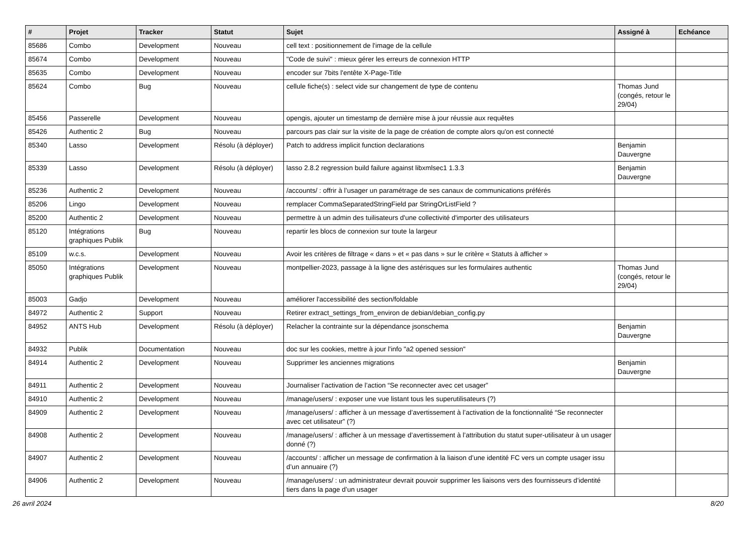| # | Projet | Tracker | Statut | Sujet | Assigné à | Echéance |
| --- | --- | --- | --- | --- | --- | --- |
| 85686 | Combo | Development | Nouveau | cell text : positionnement de l'image de la cellule | | |
| 85674 | Combo | Development | Nouveau | "Code de suivi" : mieux gérer les erreurs de connexion HTTP | | |
| 85635 | Combo | Development | Nouveau | encoder sur 7bits l'entête X-Page-Title | | |
| 85624 | Combo | Bug | Nouveau | cellule fiche(s) : select vide sur changement de type de contenu | Thomas Jund (congés, retour le 29/04) | |
| 85456 | Passerelle | Development | Nouveau | opengis, ajouter un timestamp de dernière mise à jour réussie aux requêtes | | |
| 85426 | Authentic 2 | Bug | Nouveau | parcours pas clair sur la visite de la page de création de compte alors qu'on est connecté | | |
| 85340 | Lasso | Development | Résolu (à déployer) | Patch to address implicit function declarations | Benjamin Dauvergne | |
| 85339 | Lasso | Development | Résolu (à déployer) | lasso 2.8.2 regression build failure against libxmlsec1 1.3.3 | Benjamin Dauvergne | |
| 85236 | Authentic 2 | Development | Nouveau | /accounts/ : offrir à l’usager un paramétrage de ses canaux de communications préférés | | |
| 85206 | Lingo | Development | Nouveau | remplacer CommaSeparatedStringField par StringOrListField ? | | |
| 85200 | Authentic 2 | Development | Nouveau | permettre à un admin des tuilisateurs d'une collectivité d'importer des utilisateurs | | |
| 85120 | Intégrations graphiques Publik | Bug | Nouveau | repartir les blocs de connexion sur toute la largeur | | |
| 85109 | w.c.s. | Development | Nouveau | Avoir les critères de filtrage « dans » et « pas dans » sur le critère « Statuts à afficher » | | |
| 85050 | Intégrations graphiques Publik | Development | Nouveau | montpellier-2023, passage à la ligne des astérisques sur les formulaires authentic | Thomas Jund (congés, retour le 29/04) | |
| 85003 | Gadjo | Development | Nouveau | améliorer l'accessibilité des section/foldable | | |
| 84972 | Authentic 2 | Support | Nouveau | Retirer extract_settings_from_environ de debian/debian_config.py | | |
| 84952 | ANTS Hub | Development | Résolu (à déployer) | Relacher la contrainte sur la dépendance jsonschema | Benjamin Dauvergne | |
| 84932 | Publik | Documentation | Nouveau | doc sur les cookies, mettre à jour l'info "a2 opened session" | | |
| 84914 | Authentic 2 | Development | Nouveau | Supprimer les anciennes migrations | Benjamin Dauvergne | |
| 84911 | Authentic 2 | Development | Nouveau | Journaliser l’activation de l’action “Se reconnecter avec cet usager” | | |
| 84910 | Authentic 2 | Development | Nouveau | /manage/users/ : exposer une vue listant tous les superutilisateurs (?) | | |
| 84909 | Authentic 2 | Development | Nouveau | /manage/users/ : afficher à un message d’avertissement à l’activation de la fonctionnalité “Se reconnecter avec cet utilisateur” (?) | | |
| 84908 | Authentic 2 | Development | Nouveau | /manage/users/ : afficher à un message d’avertissement à l’attribution du statut super-utilisateur à un usager donné (?) | | |
| 84907 | Authentic 2 | Development | Nouveau | /accounts/ : afficher un message de confirmation à la liaison d’une identité FC vers un compte usager issu d’un annuaire (?) | | |
| 84906 | Authentic 2 | Development | Nouveau | /manage/users/ : un administrateur devrait pouvoir supprimer les liaisons vers des fournisseurs d’identité tiers dans la page d’un usager | | |
26 avril 2024 8/20